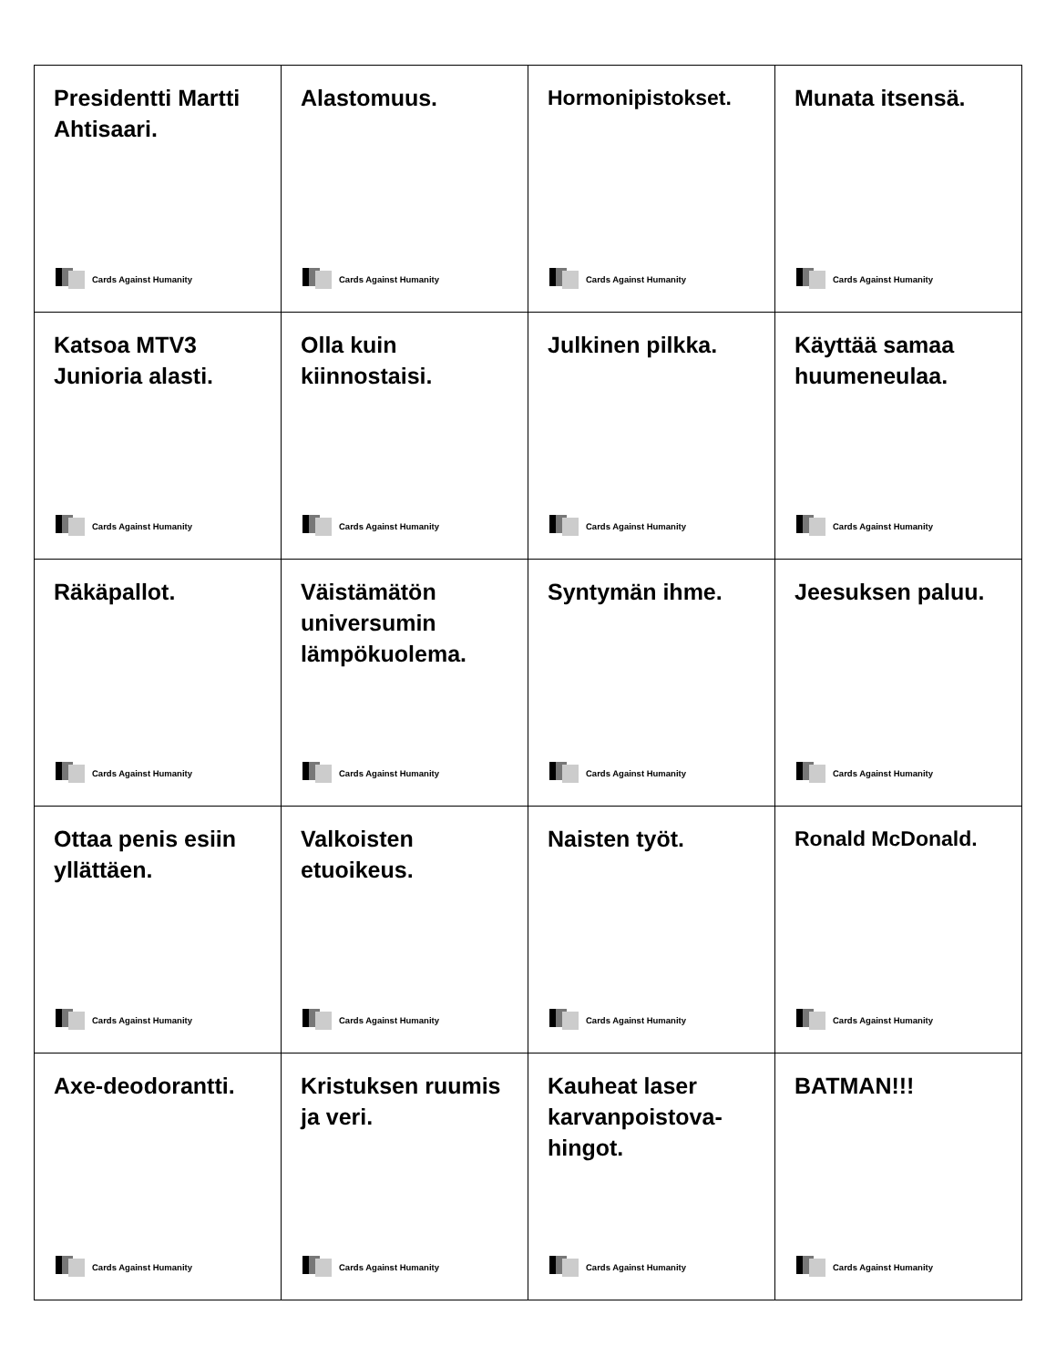| Presidentti Martti Ahtisaari. Cards Against Humanity | Alastomuus. Cards Against Humanity | Hormonipistokset. Cards Against Humanity | Munata itsensä. Cards Against Humanity |
| Katsoa MTV3 Junioria alasti. Cards Against Humanity | Olla kuin kiinnostaisi. Cards Against Humanity | Julkinen pilkka. Cards Against Humanity | Käyttää samaa huumeneulaa. Cards Against Humanity |
| Räkäpallot. Cards Against Humanity | Väistämätön universumin lämpökuolema. Cards Against Humanity | Syntymän ihme. Cards Against Humanity | Jeesuksen paluu. Cards Against Humanity |
| Ottaa penis esiin yllättäen. Cards Against Humanity | Valkoisten etuoikeus. Cards Against Humanity | Naisten työt. Cards Against Humanity | Ronald McDonald. Cards Against Humanity |
| Axe-deodorantti. Cards Against Humanity | Kristuksen ruumis ja veri. Cards Against Humanity | Kauheat laser karvanpoistova- hingot. Cards Against Humanity | BATMAN!!! Cards Against Humanity |